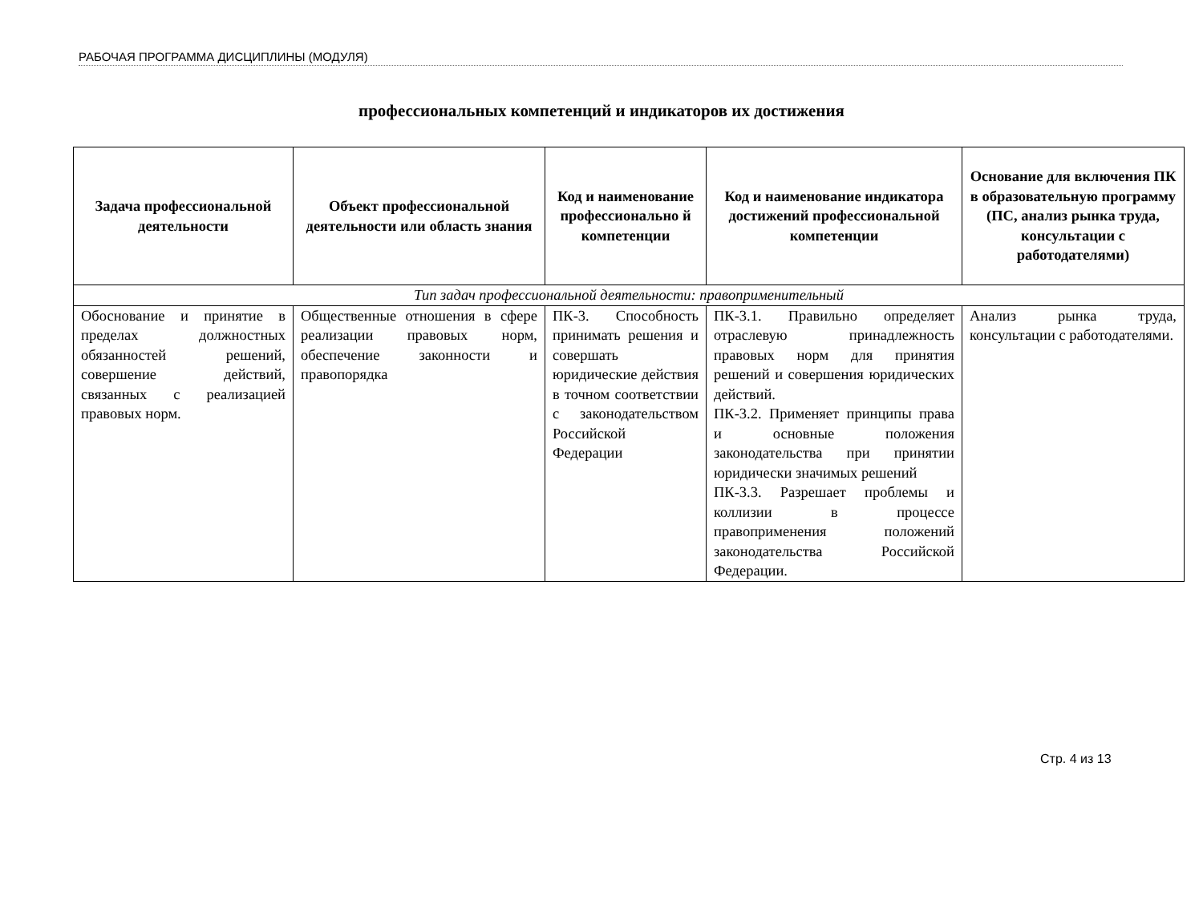РАБОЧАЯ ПРОГРАММА ДИСЦИПЛИНЫ (МОДУЛЯ)
профессиональных компетенций и индикаторов их достижения
| Задача профессиональной деятельности | Объект профессиональной деятельности или область знания | Код и наименование профессионально й компетенции | Код и наименование индикатора достижений профессиональной компетенции | Основание для включения ПК в образовательную программу (ПС, анализ рынка труда, консультации с работодателями) |
| --- | --- | --- | --- | --- |
| Тип задач профессиональной деятельности: правоприменительный | | | | |
| Обоснование и принятие в пределах должностных обязанностей решений, совершение действий, связанных с реализацией правовых норм. | Общественные отношения в сфере реализации правовых норм, обеспечение законности и правопорядка | ПК-3. Способность принимать решения и совершать юридические действия в точном соответствии с законодательством Российской Федерации | ПК-3.1. Правильно определяет отраслевую принадлежность правовых норм для принятия решений и совершения юридических действий. ПК-3.2. Применяет принципы права и основные положения законодательства при принятии юридически значимых решений ПК-3.3. Разрешает проблемы и коллизии в процессе правоприменения положений законодательства Российской Федерации. | Анализ рынка труда, консультации с работодателями. |
Стр. 4 из 13